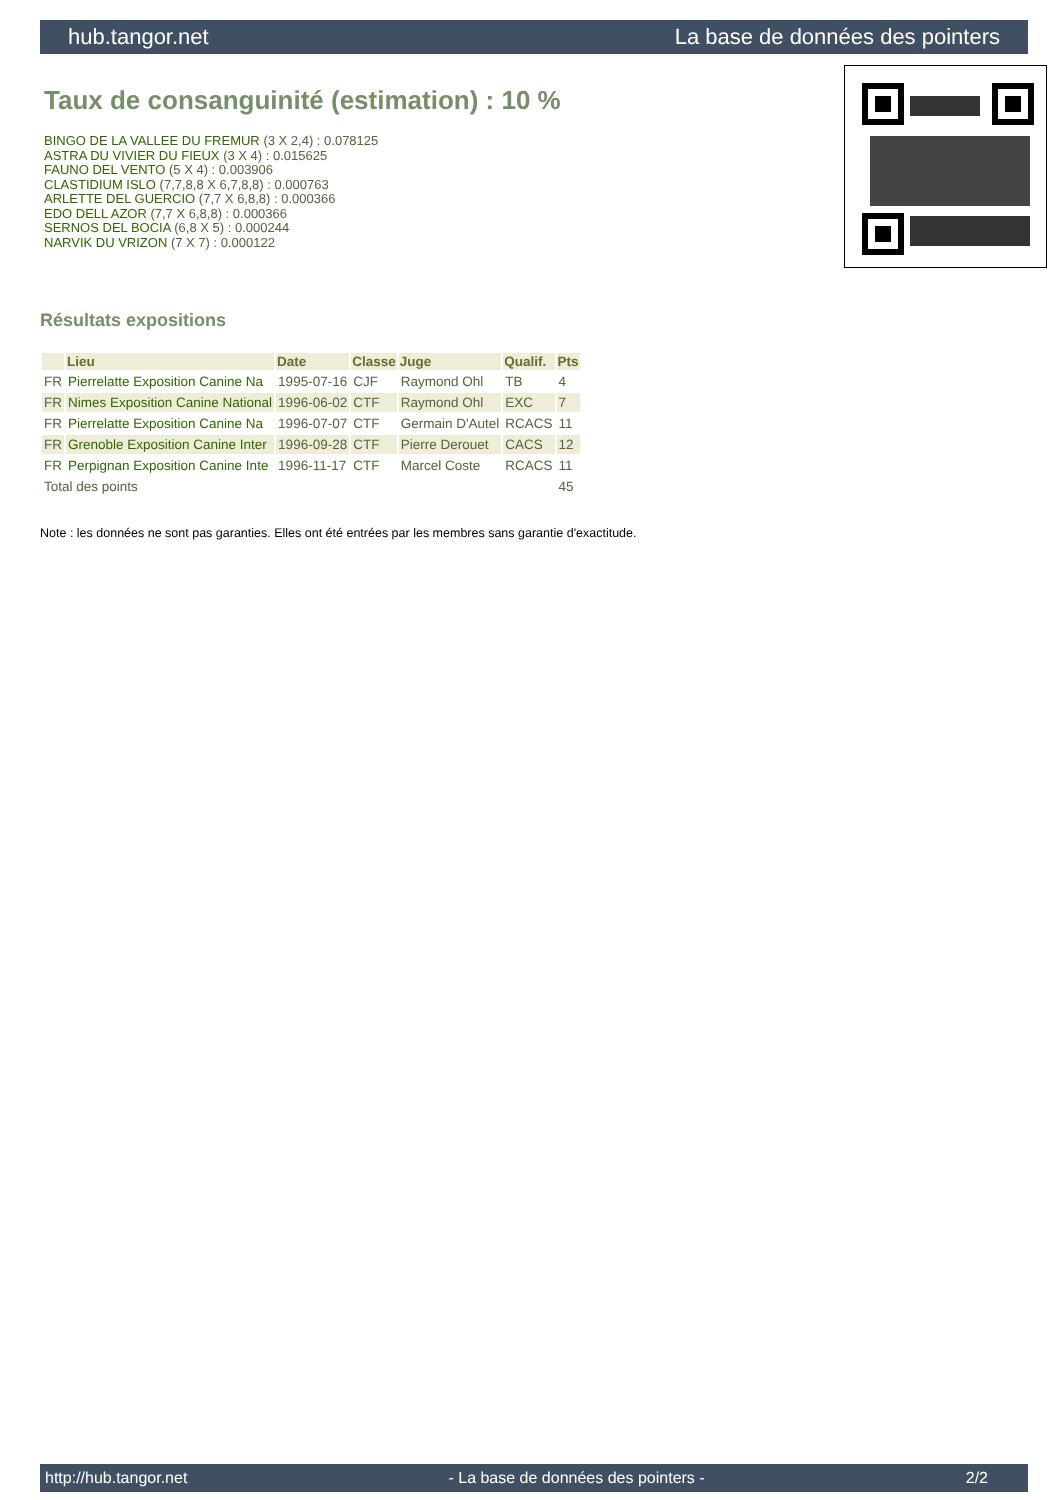hub.tangor.net La base de données des pointers
Taux de consanguinité (estimation) : 10 %
BINGO DE LA VALLEE DU FREMUR (3 X 2,4) : 0.078125
ASTRA DU VIVIER DU FIEUX (3 X 4) : 0.015625
FAUNO DEL VENTO (5 X 4) : 0.003906
CLASTIDIUM ISLO (7,7,8,8 X 6,7,8,8) : 0.000763
ARLETTE DEL GUERCIO (7,7 X 6,8,8) : 0.000366
EDO DELL AZOR (7,7 X 6,8,8) : 0.000366
SERNOS DEL BOCIA (6,8 X 5) : 0.000244
NARVIK DU VRIZON (7 X 7) : 0.000122
Résultats expositions
| | Lieu | Date | Classe | Juge | Qualif. | Pts |
| --- | --- | --- | --- | --- | --- | --- |
| FR | Pierrelatte Exposition Canine Na | 1995-07-16 | CJF | Raymond Ohl | TB | 4 |
| FR | Nimes Exposition Canine National | 1996-06-02 | CTF | Raymond Ohl | EXC | 7 |
| FR | Pierrelatte Exposition Canine Na | 1996-07-07 | CTF | Germain D'Autel | RCACS | 11 |
| FR | Grenoble Exposition Canine Inter | 1996-09-28 | CTF | Pierre Derouet | CACS | 12 |
| FR | Perpignan Exposition Canine Inte | 1996-11-17 | CTF | Marcel Coste | RCACS | 11 |
| Total des points | | | | | | 45 |
Note : les données ne sont pas garanties. Elles ont été entrées par les membres sans garantie d'exactitude.
http://hub.tangor.net - La base de données des pointers - 2/2